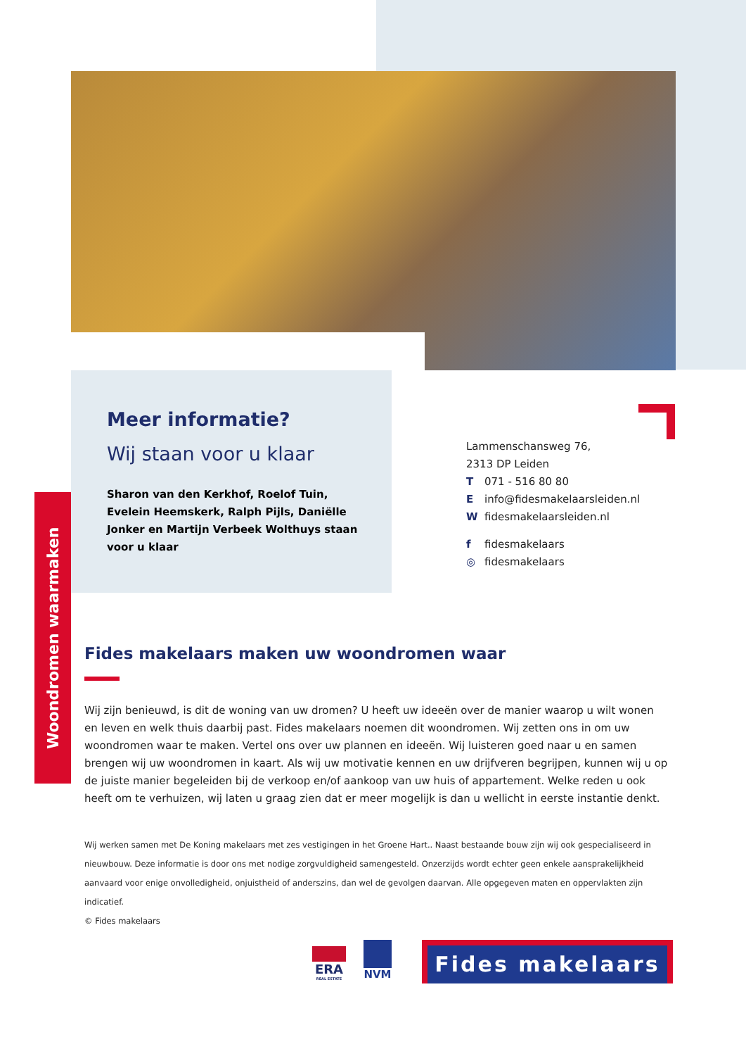Woondromen waarmaken
Meer informatie?
Wij staan voor u klaar
Sharon van den Kerkhof, Roelof Tuin, Evelein Heemskerk, Ralph Pijls, Daniëlle Jonker en Martijn Verbeek Wolthuys staan voor u klaar
Lammenschansweg 76,
2313 DP Leiden
T 071 - 516 80 80
Einfo@fidesmakelaarsleiden.nl
Wfidesmakelaarsleiden.nl
f fidesmakelaars
◎ fidesmakelaars
Fides makelaars maken uw woondromen waar
Wij zijn benieuwd, is dit de woning van uw dromen? U heeft uw ideeën over de manier waarop u wilt wonen en leven en welk thuis daarbij past. Fides makelaars noemen dit woondromen. Wij zetten ons in om uw woondromen waar te maken. Vertel ons over uw plannen en ideeën. Wij luisteren goed naar u en samen brengen wij uw woondromen in kaart. Als wij uw motivatie kennen en uw drijfveren begrijpen, kunnen wij u op de juiste manier begeleiden bij de verkoop en/of aankoop van uw huis of appartement. Welke reden u ook heeft om te verhuizen, wij laten u graag zien dat er meer mogelijk is dan u wellicht in eerste instantie denkt.
Wij werken samen met De Koning makelaars met zes vestigingen in het Groene Hart.. Naast bestaande bouw zijn wij ook gespecialiseerd in nieuwbouw. Deze informatie is door ons met nodige zorgvuldigheid samengesteld. Onzerzijds wordt echter geen enkele aansprakelijkheid aanvaard voor enige onvolledigheid, onjuistheid of anderszins, dan wel de gevolgen daarvan. Alle opgegeven maten en oppervlakten zijn indicatief.
© Fides makelaars
ERA
REAL ESTATE
NVM
Fides makelaars